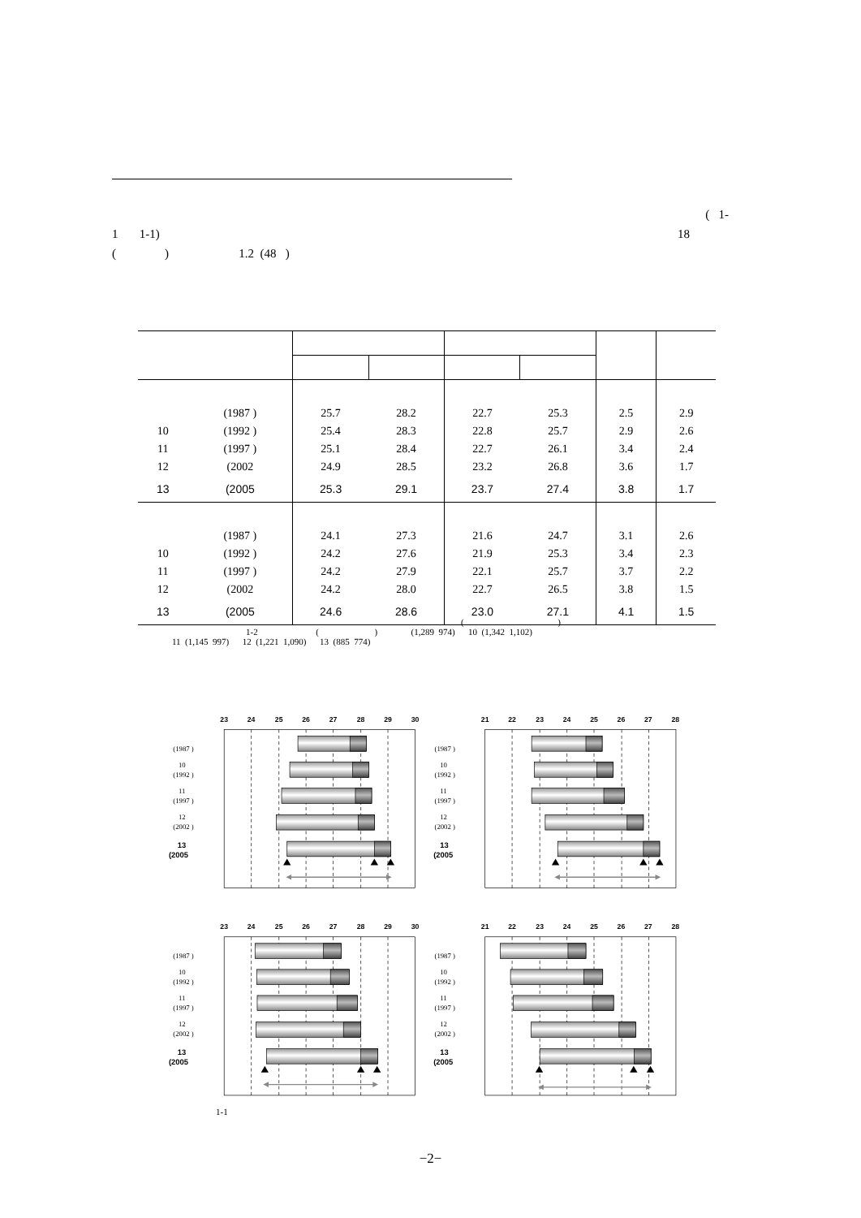( 1-
1 1-1) 18
( ) 1.2 (48 )
| | (1987 ) | 25.7 | 28.2 | 22.7 | 25.3 | 2.5 | 2.9 |
| 10 | (1992 ) | 25.4 | 28.3 | 22.8 | 25.7 | 2.9 | 2.6 |
| 11 | (1997 ) | 25.1 | 28.4 | 22.7 | 26.1 | 3.4 | 2.4 |
| 12 | (2002 | 24.9 | 28.5 | 23.2 | 26.8 | 3.6 | 1.7 |
| 13 | (2005 | 25.3 | 29.1 | 23.7 | 27.4 | 3.8 | 1.7 |
| | (1987 ) | 24.1 | 27.3 | 21.6 | 24.7 | 3.1 | 2.6 |
| 10 | (1992 ) | 24.2 | 27.6 | 21.9 | 25.3 | 3.4 | 2.3 |
| 11 | (1997 ) | 24.2 | 27.9 | 22.1 | 25.7 | 3.7 | 2.2 |
| 12 | (2002 | 24.2 | 28.0 | 22.7 | 26.5 | 3.8 | 1.5 |
| 13 | (2005 | 24.6 | 28.6 | 23.0 | 27.1 | 4.1 | 1.5 |
( )
1-2 ( ) (1,289 974) 10 (1,342 1,102)
11 (1,145 997) 12 (1,221 1,090) 13 (885 774)
23
24
25
26
27
28
29
30
21
22
23
24
25
26
27
28
23
24
25
26
27
28
29
30
21
22
23
24
25
26
27
28
(1987 )
10
(1992 )
11
(1997 )
12
(2002 )
(1987 )
10
(1992 )
11
(1997 )
12
(2002 )
(1987 )
10
(1992 )
11
(1997 )
12
(2002 )
(1987 )
10
(1992 )
11
(1997 )
12
(2002 )
13
(2005
13
(2005
13
(2005
13
(2005
1-1
−2−